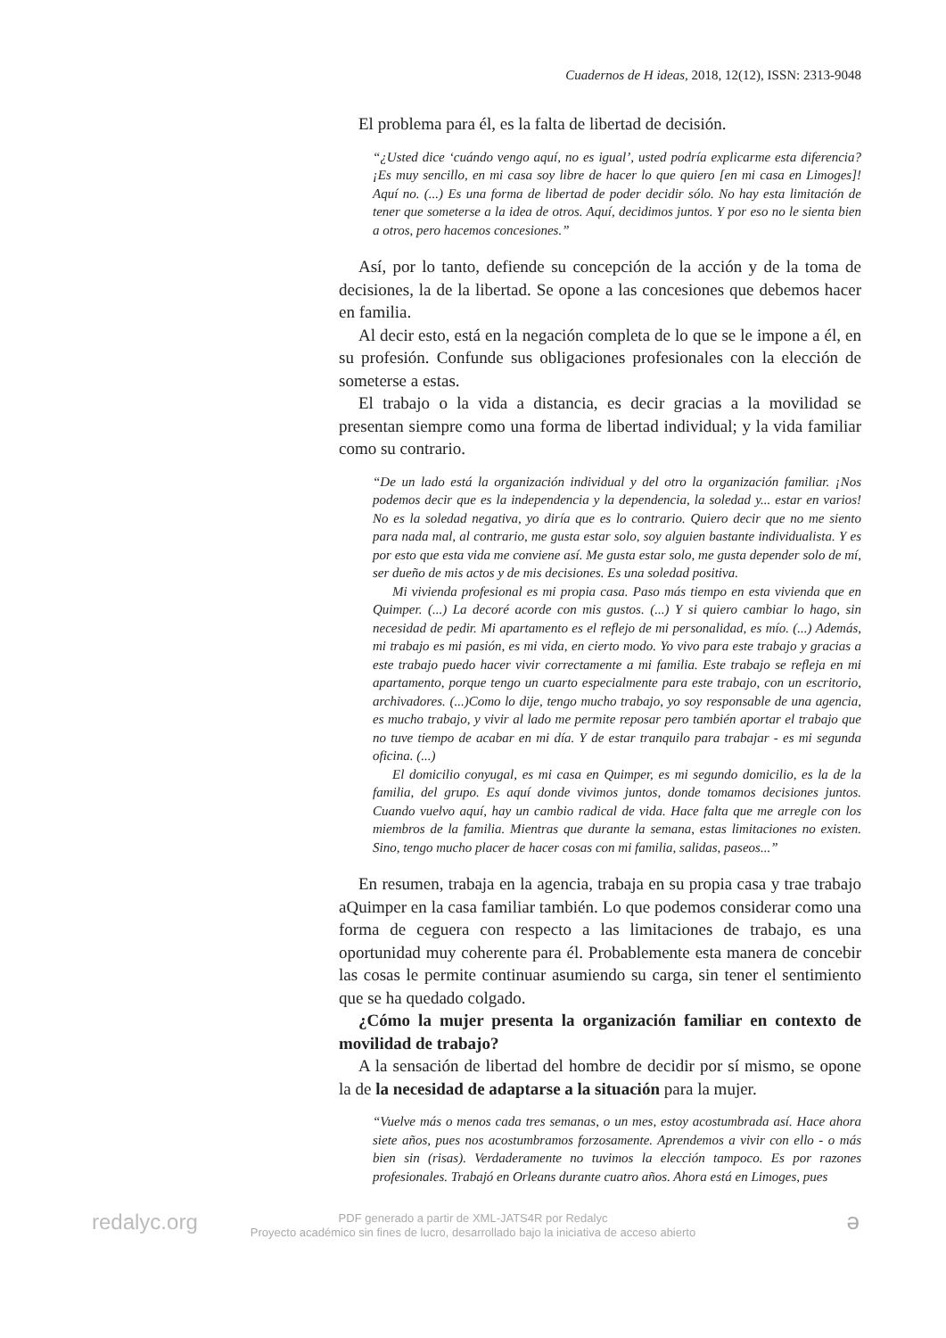Cuadernos de H ideas, 2018, 12(12), ISSN: 2313-9048
El problema para él, es la falta de libertad de decisión.
“¿Usted dice ‘cuándo vengo aquí, no es igual’, usted podría explicarme esta diferencia? ¡Es muy sencillo, en mi casa soy libre de hacer lo que quiero [en mi casa en Limoges]! Aquí no. (...) Es una forma de libertad de poder decidir sólo. No hay esta limitación de tener que someterse a la idea de otros. Aquí, decidimos juntos. Y por eso no le sienta bien a otros, pero hacemos concesiones.”
Así, por lo tanto, defiende su concepción de la acción y de la toma de decisiones, la de la libertad. Se opone a las concesiones que debemos hacer en familia.
Al decir esto, está en la negación completa de lo que se le impone a él, en su profesión. Confunde sus obligaciones profesionales con la elección de someterse a estas.
El trabajo o la vida a distancia, es decir gracias a la movilidad se presentan siempre como una forma de libertad individual; y la vida familiar como su contrario.
“De un lado está la organización individual y del otro la organización familiar. ¡Nos podemos decir que es la independencia y la dependencia, la soledad y... estar en varios! No es la soledad negativa, yo diría que es lo contrario. Quiero decir que no me siento para nada mal, al contrario, me gusta estar solo, soy alguien bastante individualista. Y es por esto que esta vida me conviene así. Me gusta estar solo, me gusta depender solo de mí, ser dueño de mis actos y de mis decisiones. Es una soledad positiva.
Mi vivienda profesional es mi propia casa. Paso más tiempo en esta vivienda que en Quimper. (...) La decoré acorde con mis gustos. (...) Y si quiero cambiar lo hago, sin necesidad de pedir. Mi apartamento es el reflejo de mi personalidad, es mío. (...) Además, mi trabajo es mi pasión, es mi vida, en cierto modo. Yo vivo para este trabajo y gracias a este trabajo puedo hacer vivir correctamente a mi familia. Este trabajo se refleja en mi apartamento, porque tengo un cuarto especialmente para este trabajo, con un escritorio, archivadores. (...)Como lo dije, tengo mucho trabajo, yo soy responsable de una agencia, es mucho trabajo, y vivir al lado me permite reposar pero también aportar el trabajo que no tuve tiempo de acabar en mi día. Y de estar tranquilo para trabajar - es mi segunda oficina. (...)
El domicilio conyugal, es mi casa en Quimper, es mi segundo domicilio, es la de la familia, del grupo. Es aquí donde vivimos juntos, donde tomamos decisiones juntos. Cuando vuelvo aquí, hay un cambio radical de vida. Hace falta que me arregle con los miembros de la familia. Mientras que durante la semana, estas limitaciones no existen. Sino, tengo mucho placer de hacer cosas con mi familia, salidas, paseos...”
En resumen, trabaja en la agencia, trabaja en su propia casa y trae trabajo aQuimper en la casa familiar también. Lo que podemos considerar como una forma de ceguera con respecto a las limitaciones de trabajo, es una oportunidad muy coherente para él. Probablemente esta manera de concebir las cosas le permite continuar asumiendo su carga, sin tener el sentimiento que se ha quedado colgado.
¿Cómo la mujer presenta la organización familiar en contexto de movilidad de trabajo?
A la sensación de libertad del hombre de decidir por sí mismo, se opone la de la necesidad de adaptarse a la situación para la mujer.
“Vuelve más o menos cada tres semanas, o un mes, estoy acostumbrada así. Hace ahora siete años, pues nos acostumbramos forzosamente. Aprendemos a vivir con ello - o más bien sin (risas). Verdaderamente no tuvimos la elección tampoco. Es por razones profesionales. Trabajó en Orleans durante cuatro años. Ahora está en Limoges, pues
redalyc.org
PDF generado a partir de XML-JATS4R por Redalyc
Proyecto académico sin fines de lucro, desarrollado bajo la iniciativa de acceso abierto
ə